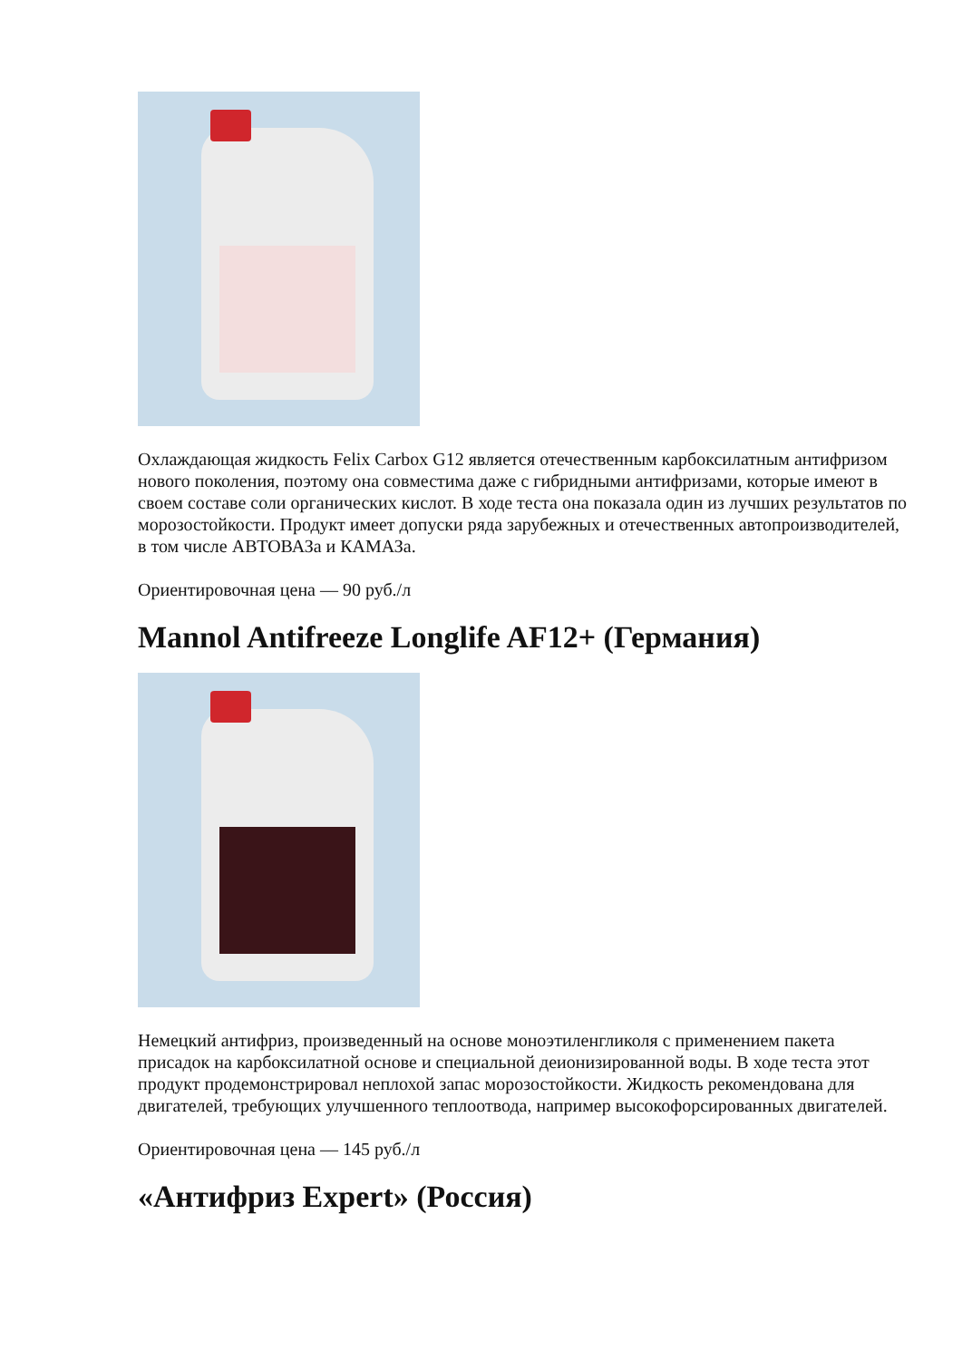Охлаждающая жидкость Felix Carbox G12 является отечественным карбоксилатным антифризом нового поколения, поэтому она совместима даже с гибридными антифризами, которые имеют в своем составе соли органических кислот. В ходе теста она показала один из лучших результатов по морозостойкости. Продукт имеет допуски ряда зарубежных и отечественных автопроизводителей, в том числе АВТОВАЗа и КАМАЗа.
Ориентировочная цена — 90 руб./л
Mannol Antifreeze Longlife AF12+ (Германия)
Немецкий антифриз, произведенный на основе моноэтиленгликоля с применением пакета присадок на карбоксилатной основе и специальной деионизированной воды. В ходе теста этот продукт продемонстрировал неплохой запас морозостойкости. Жидкость рекомендована для двигателей, требующих улучшенного теплоотвода, например высокофорсированных двигателей.
Ориентировочная цена — 145 руб./л
«Антифриз Expert» (Россия)